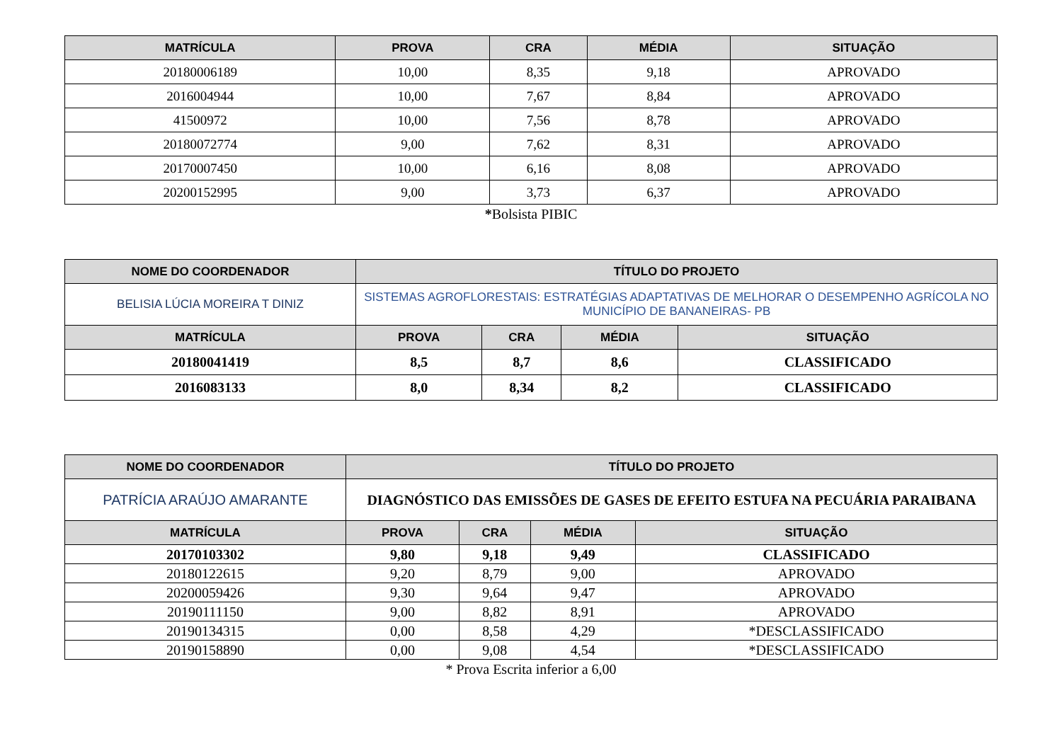| MATRÍCULA | PROVA | CRA | MÉDIA | SITUAÇÃO |
| --- | --- | --- | --- | --- |
| 20180006189 | 10,00 | 8,35 | 9,18 | APROVADO |
| 2016004944 | 10,00 | 7,67 | 8,84 | APROVADO |
| 41500972 | 10,00 | 7,56 | 8,78 | APROVADO |
| 20180072774 | 9,00 | 7,62 | 8,31 | APROVADO |
| 20170007450 | 10,00 | 6,16 | 8,08 | APROVADO |
| 20200152995 | 9,00 | 3,73 | 6,37 | APROVADO |
*Bolsista PIBIC
| NOME DO COORDENADOR | TÍTULO DO PROJETO | | | |
| --- | --- | --- | --- | --- |
| BELISIA LÚCIA MOREIRA T DINIZ | SISTEMAS AGROFLORESTAIS: ESTRATÉGIAS ADAPTATIVAS DE MELHORAR O DESEMPENHO AGRÍCOLA NO MUNICÍPIO DE BANANEIRAS- PB | | | |
| MATRÍCULA | PROVA | CRA | MÉDIA | SITUAÇÃO |
| 20180041419 | 8,5 | 8,7 | 8,6 | CLASSIFICADO |
| 2016083133 | 8,0 | 8,34 | 8,2 | CLASSIFICADO |
| NOME DO COORDENADOR | TÍTULO DO PROJETO | | | |
| --- | --- | --- | --- | --- |
| PATRÍCIA ARAÚJO AMARANTE | DIAGNÓSTICO DAS EMISSÕES DE GASES DE EFEITO ESTUFA NA PECUÁRIA PARAIBANA | | | |
| MATRÍCULA | PROVA | CRA | MÉDIA | SITUAÇÃO |
| 20170103302 | 9,80 | 9,18 | 9,49 | CLASSIFICADO |
| 20180122615 | 9,20 | 8,79 | 9,00 | APROVADO |
| 20200059426 | 9,30 | 9,64 | 9,47 | APROVADO |
| 20190111150 | 9,00 | 8,82 | 8,91 | APROVADO |
| 20190134315 | 0,00 | 8,58 | 4,29 | *DESCLASSIFICADO |
| 20190158890 | 0,00 | 9,08 | 4,54 | *DESCLASSIFICADO |
* Prova Escrita inferior a 6,00